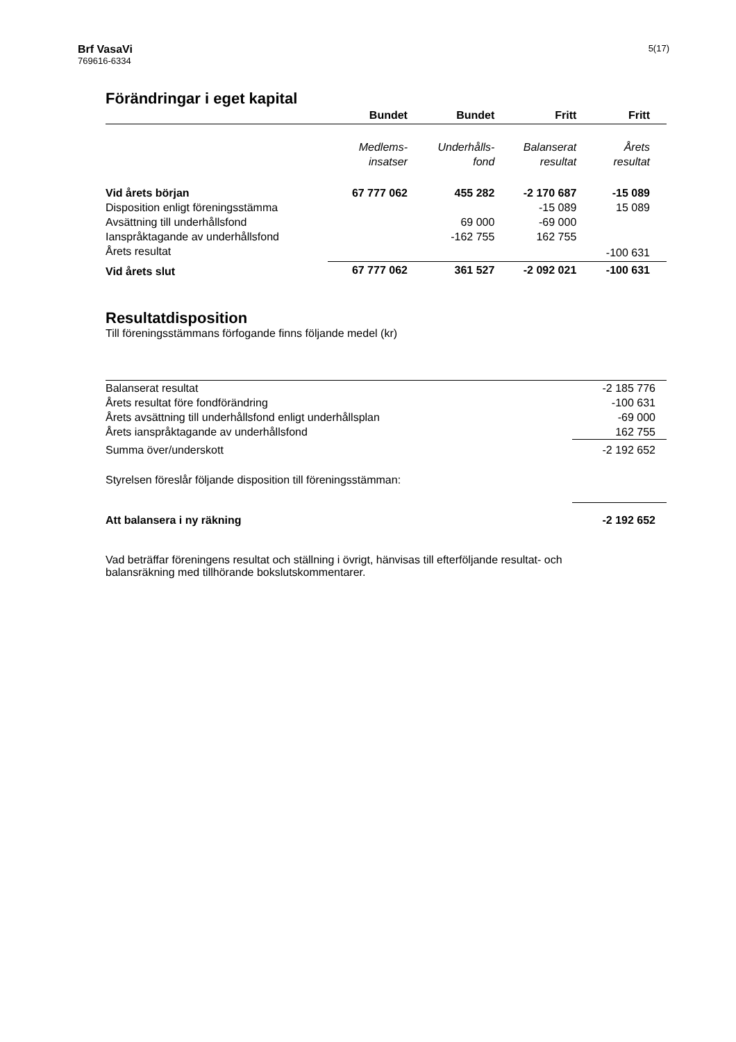Brf VasaVi
769616-6334
5(17)
Förändringar i eget kapital
| | Bundet | Bundet | Fritt | Fritt |
| --- | --- | --- | --- | --- |
| | Medlems- insatser | Underhålls- fond | Balanserat resultat | Årets resultat |
| Vid årets början | 67 777 062 | 455 282 | -2 170 687 | -15 089 |
| Disposition enligt föreningsstämma | | | -15 089 | 15 089 |
| Avsättning till underhållsfond | | 69 000 | -69 000 | |
| Ianspråktagande av underhållsfond | | -162 755 | 162 755 | |
| Årets resultat | | | | -100 631 |
| Vid årets slut | 67 777 062 | 361 527 | -2 092 021 | -100 631 |
Resultatdisposition
Till föreningsstämmans förfogande finns följande medel (kr)
| Balanserat resultat | -2 185 776 |
| Årets resultat före fondförändring | -100 631 |
| Årets avsättning till underhållsfond enligt underhållsplan | -69 000 |
| Årets ianspråktagande av underhållsfond | 162 755 |
| Summa över/underskott | -2 192 652 |
| Styrelsen föreslår följande disposition till föreningsstämman: | |
| Att balansera i ny räkning | -2 192 652 |
Vad beträffar föreningens resultat och ställning i övrigt, hänvisas till efterföljande resultat- och
balansräkning med tillhörande bokslutskommentarer.